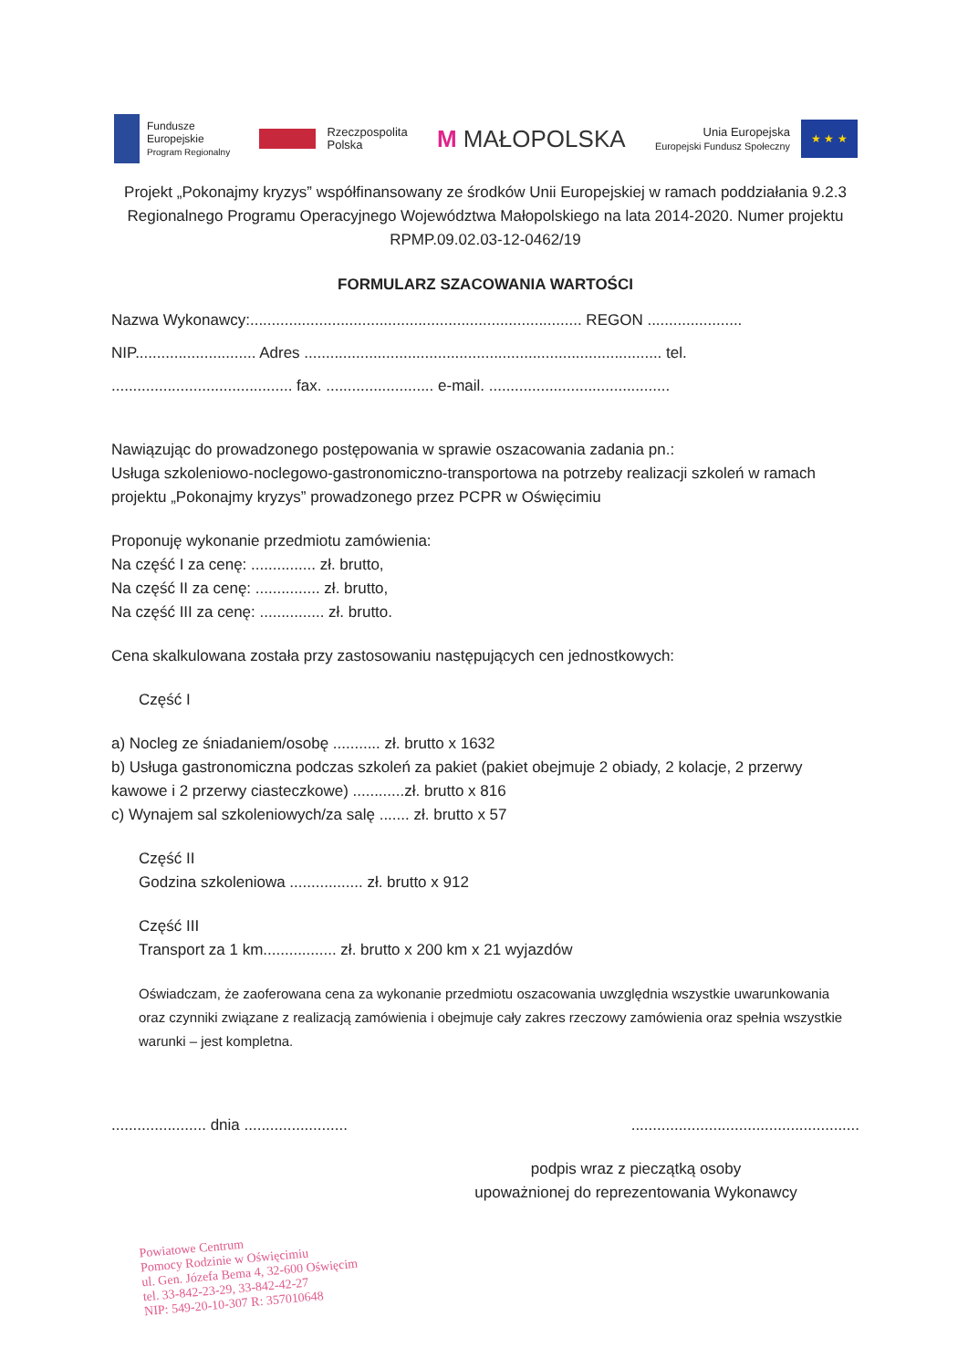Fundusze
Europejskie
Program Regionalny
Rzeczpospolita
Polska
M MAŁOPOLSKA
Unia Europejska
Europejski Fundusz Społeczny
★ ★ ★
Projekt „Pokonajmy kryzys” współfinansowany ze środków Unii Europejskiej w ramach poddziałania 9.2.3 Regionalnego Programu Operacyjnego Województwa Małopolskiego na lata 2014-2020. Numer projektu RPMP.09.02.03-12-0462/19
FORMULARZ SZACOWANIA WARTOŚCI
Nazwa Wykonawcy:............................................................................. REGON ......................
NIP............................ Adres ................................................................................... tel.
.......................................... fax. ......................... e-mail. ..........................................
Nawiązując do prowadzonego postępowania w sprawie oszacowania zadania pn.:
Usługa szkoleniowo-noclegowo-gastronomiczno-transportowa na potrzeby realizacji szkoleń w ramach projektu „Pokonajmy kryzys” prowadzonego przez PCPR w Oświęcimiu
Proponuję wykonanie przedmiotu zamówienia:
Na część I za cenę: ............... zł. brutto,
Na część II za cenę: ............... zł. brutto,
Na część III za cenę: ............... zł. brutto.
Cena skalkulowana została przy zastosowaniu następujących cen jednostkowych:
Część I
a) Nocleg ze śniadaniem/osobę ........... zł. brutto x 1632
b) Usługa gastronomiczna podczas szkoleń za pakiet (pakiet obejmuje 2 obiady, 2 kolacje, 2 przerwy kawowe i 2 przerwy ciasteczkowe) ............zł. brutto x 816
c) Wynajem sal szkoleniowych/za salę ....... zł. brutto x 57
Część II
Godzina szkoleniowa ................. zł. brutto x 912
Część III
Transport za 1 km................. zł. brutto x 200 km x 21 wyjazdów
Oświadczam, że zaoferowana cena za wykonanie przedmiotu oszacowania uwzględnia wszystkie uwarunkowania oraz czynniki związane z realizacją zamówienia i obejmuje cały zakres rzeczowy zamówienia oraz spełnia wszystkie warunki – jest kompletna.
...................... dnia ........................
.....................................................
podpis wraz z pieczątką osoby
upoważnionej do reprezentowania Wykonawcy
Powiatowe Centrum
Pomocy Rodzinie w Oświęcimiu
ul. Gen. Józefa Bema 4, 32-600 Oświęcim
tel. 33-842-23-29, 33-842-42-27
NIP: 549-20-10-307 R: 357010648